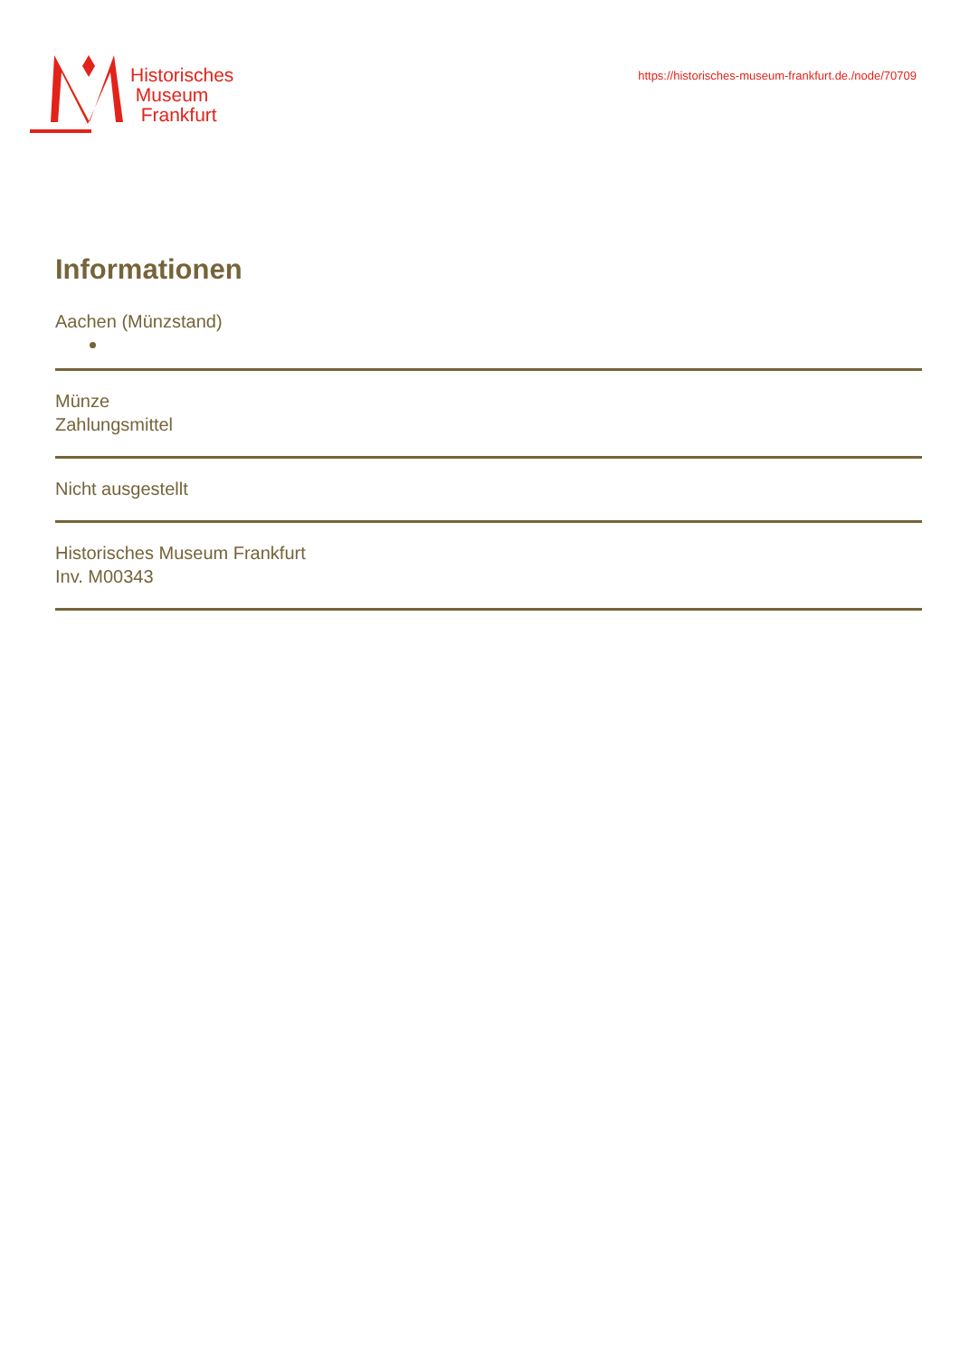Historisches
Museum
Frankfurt
https://historisches-museum-frankfurt.de./node/70709
Informationen
Aachen (Münzstand)
Münze
Zahlungsmittel
Nicht ausgestellt
Historisches Museum Frankfurt
Inv. M00343